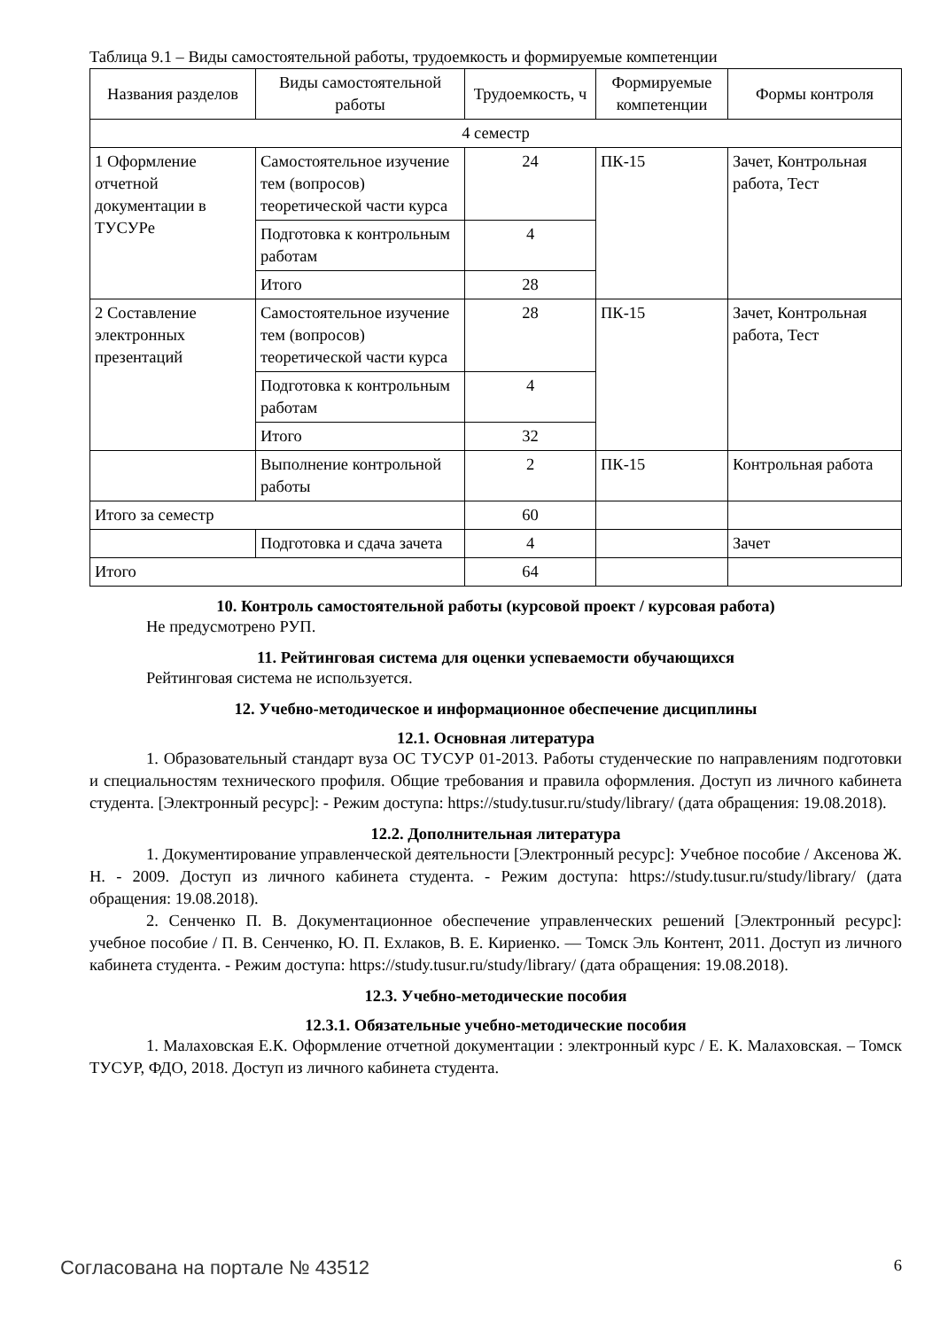Таблица 9.1 – Виды самостоятельной работы, трудоемкость и формируемые компетенции
| Названия разделов | Виды самостоятельной работы | Трудоемкость, ч | Формируемые компетенции | Формы контроля |
| --- | --- | --- | --- | --- |
| 4 семестр | | | | |
| 1 Оформление отчетной документации в ТУСУРе | Самостоятельное изучение тем (вопросов) теоретической части курса | 24 | ПК-15 | Зачет, Контрольная работа, Тест |
| | Подготовка к контрольным работам | 4 | | |
| | Итого | 28 | | |
| 2 Составление электронных презентаций | Самостоятельное изучение тем (вопросов) теоретической части курса | 28 | ПК-15 | Зачет, Контрольная работа, Тест |
| | Подготовка к контрольным работам | 4 | | |
| | Итого | 32 | | |
| | Выполнение контрольной работы | 2 | ПК-15 | Контрольная работа |
| Итого за семестр | | 60 | | |
| | Подготовка и сдача зачета | 4 | | Зачет |
| Итого | | 64 | | |
10. Контроль самостоятельной работы (курсовой проект / курсовая работа)
Не предусмотрено РУП.
11. Рейтинговая система для оценки успеваемости обучающихся
Рейтинговая система не используется.
12. Учебно-методическое и информационное обеспечение дисциплины
12.1. Основная литература
1. Образовательный стандарт вуза ОС ТУСУР 01-2013. Работы студенческие по направлениям подготовки и специальностям технического профиля. Общие требования и правила оформления. Доступ из личного кабинета студента. [Электронный ресурс]: - Режим доступа: https://study.tusur.ru/study/library/ (дата обращения: 19.08.2018).
12.2. Дополнительная литература
1. Документирование управленческой деятельности [Электронный ресурс]: Учебное пособие / Аксенова Ж. Н. - 2009. Доступ из личного кабинета студента. - Режим доступа: https://study.tusur.ru/study/library/ (дата обращения: 19.08.2018).
2. Сенченко П. В. Документационное обеспечение управленческих решений [Электронный ресурс]: учебное пособие / П. В. Сенченко, Ю. П. Ехлаков, В. Е. Кириенко. — Томск Эль Контент, 2011. Доступ из личного кабинета студента. - Режим доступа: https://study.tusur.ru/study/library/ (дата обращения: 19.08.2018).
12.3. Учебно-методические пособия
12.3.1. Обязательные учебно-методические пособия
1. Малаховская Е.К. Оформление отчетной документации : электронный курс / Е. К. Малаховская. – Томск ТУСУР, ФДО, 2018. Доступ из личного кабинета студента.
Согласована на портале № 43512 6